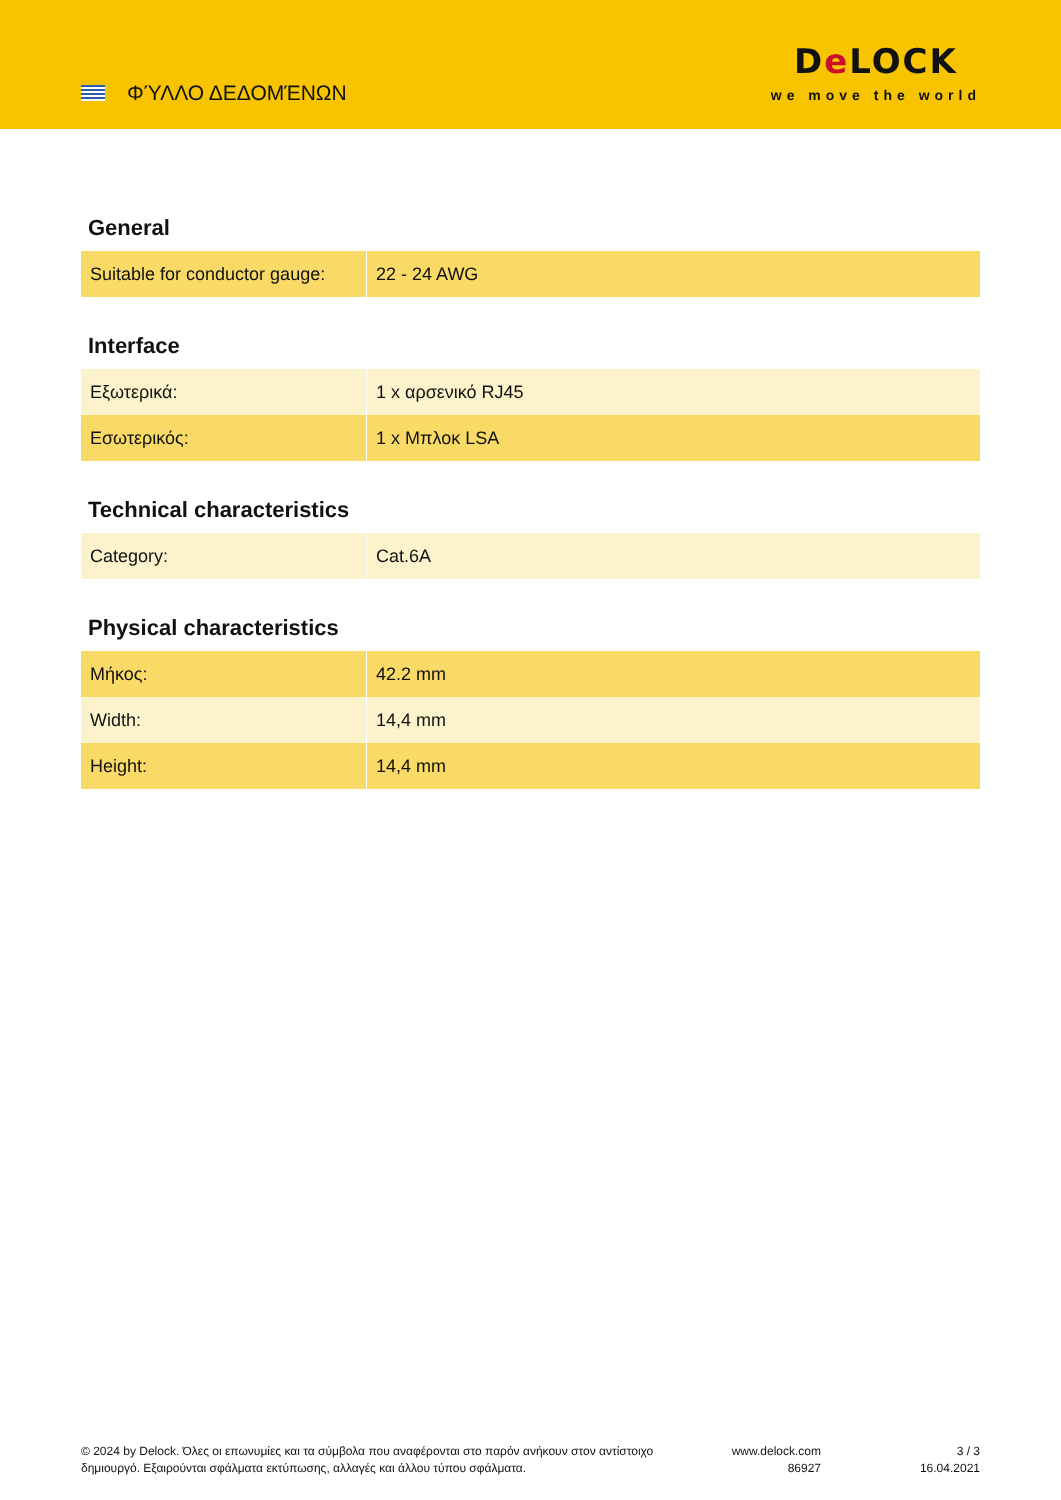ΦΎΛΛΟ ΔΕΔΟΜΈΝΩΝ
De LOCK
we move the world
General
| Suitable for conductor gauge: | 22 - 24 AWG |
Interface
| Εξωτερικά: | 1 x αρσενικό RJ45 |
| Εσωτερικός: | 1 x Μπλοκ LSA |
Technical characteristics
| Category: | Cat.6A |
Physical characteristics
| Μήκος: | 42.2 mm |
| Width: | 14,4 mm |
| Height: | 14,4 mm |
© 2024 by Delock. Όλες οι επωνυμίες και τα σύμβολα που αναφέρονται στο παρόν ανήκουν στον αντίστοιχο δημιουργό. Εξαιρούνται σφάλματα εκτύπωσης, αλλαγές και άλλου τύπου σφάλματα.
www.delock.com
86927
3 / 3
16.04.2021